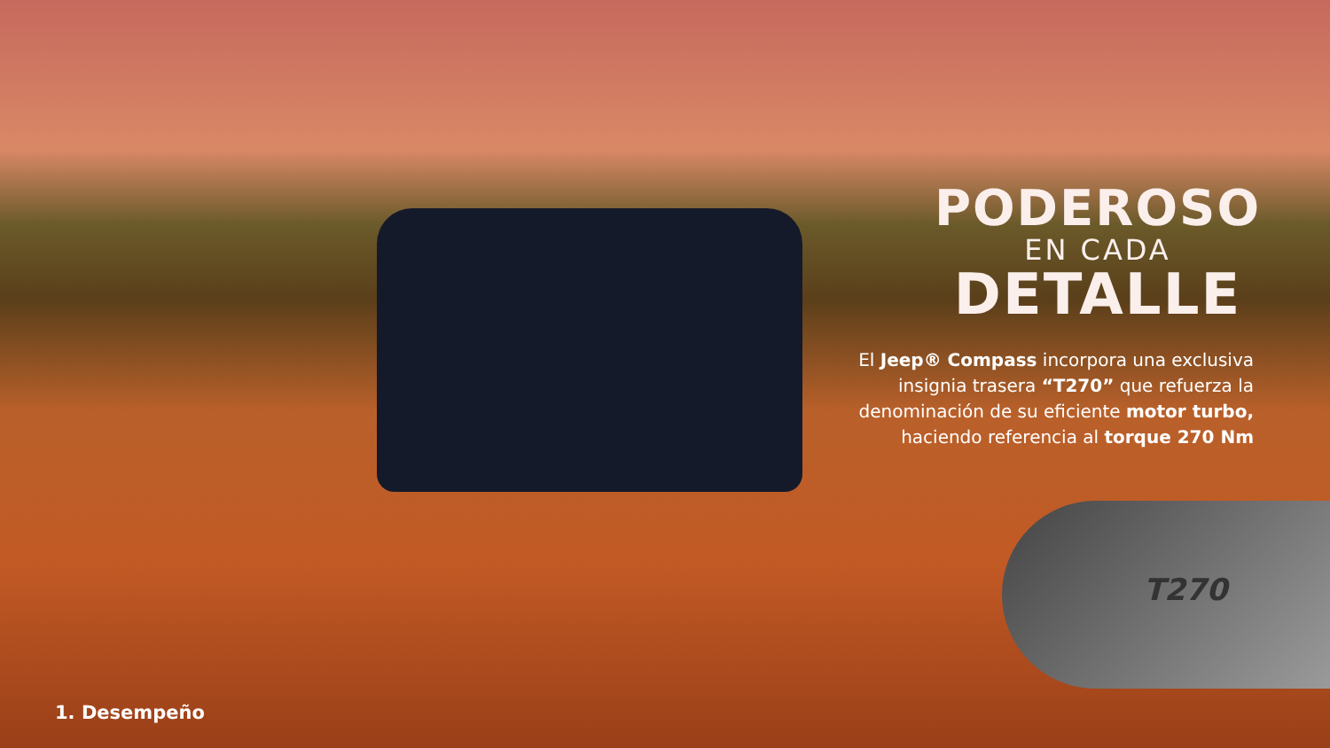PODEROSO
EN CADA
DETALLE
El Jeep® Compass incorpora una exclusiva insignia trasera “T270” que refuerza la denominación de su eficiente motor turbo, haciendo referencia al torque 270 Nm
T270
1. Desempeño